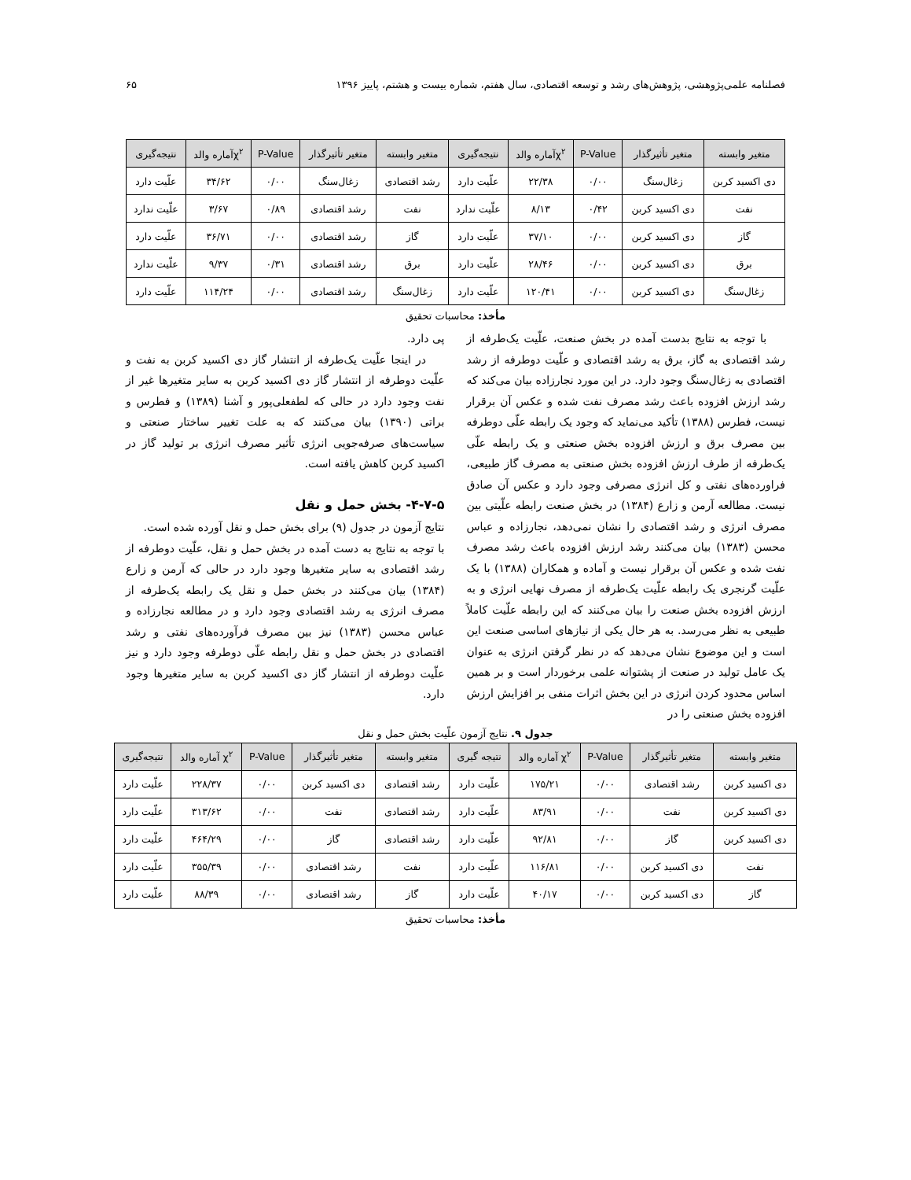فصلنامه علمی‌پژوهشی، پژوهش‌های رشد و توسعه اقتصادی، سال هفتم، شماره بیست و هشتم، پاییز ۱۳۹۶ ۶۵
| متغیر وابسته | متغیر تأثیرگذار | P-Value | χ<sup>۲</sup>آماره والد | نتیجه‌گیری | متغیر وابسته | متغیر تأثیرگذار | P-Value | χ<sup>۲</sup>آماره والد | نتیجه‌گیری |
| --- | --- | --- | --- | --- | --- | --- | --- | --- | --- |
| دی اکسید کربن | زغال‌سنگ | ۰/۰۰ | ۲۲/۳۸ | علّیت دارد | رشد اقتصادی | زغال‌سنگ | ۰/۰۰ | ۳۴/۶۲ | علّیت دارد |
| نفت | دی اکسید کربن | ۰/۴۲ | ۸/۱۳ | علّیت ندارد | نفت | رشد اقتصادی | ۰/۸۹ | ۳/۶۷ | علّیت ندارد |
| گاز | دی اکسید کربن | ۰/۰۰ | ۳۷/۱۰ | علّیت دارد | گاز | رشد اقتصادی | ۰/۰۰ | ۳۶/۷۱ | علّیت دارد |
| برق | دی اکسید کربن | ۰/۰۰ | ۲۸/۴۶ | علّیت دارد | برق | رشد اقتصادی | ۰/۳۱ | ۹/۳۷ | علّیت ندارد |
| زغال‌سنگ | دی اکسید کربن | ۰/۰۰ | ۱۲۰/۴۱ | علّیت دارد | زغال‌سنگ | رشد اقتصادی | ۰/۰۰ | ۱۱۴/۲۴ | علّیت دارد |
مأخذ: محاسبات تحقیق
با توجه به نتایج بدست آمده در بخش صنعت، علّیت یک‌طرفه از رشد اقتصادی به گاز، برق به رشد اقتصادی و علّیت دوطرفه از رشد اقتصادی به زغال‌سنگ وجود دارد. در این مورد نجارزاده بیان می‌کند که رشد ارزش افزوده باعث رشد مصرف نفت شده و عکس آن برقرار نیست، فطرس (۱۳۸۸) تأکید می‌نماید که وجود یک رابطه علّی دوطرفه بین مصرف برق و ارزش افزوده بخش صنعتی و یک رابطه علّی یک‌طرفه از طرف ارزش افزوده بخش صنعتی به مصرف گاز طبیعی، فراورده‌های نفتی و کل انرژی مصرفی وجود دارد و عکس آن صادق نیست. مطالعه آرمن و زارع (۱۳۸۴) در بخش صنعت رابطه علّیتی بین مصرف انرژی و رشد اقتصادی را نشان نمی‌دهد، نجارزاده و عباس محسن (۱۳۸۳) بیان می‌کنند رشد ارزش افزوده باعث رشد مصرف نفت شده و عکس آن برقرار نیست و آماده و همکاران (۱۳۸۸) با یک علّیت گرنجری یک رابطه علّیت یک‌طرفه از مصرف نهایی انرژی و به ارزش افزوده بخش صنعت را بیان می‌کنند که این رابطه علّیت کاملاً طبیعی به نظر می‌رسد. به هر حال یکی از نیازهای اساسی صنعت این است و این موضوع نشان می‌دهد که در نظر گرفتن انرژی به عنوان یک عامل تولید در صنعت از پشتوانه علمی برخوردار است و بر همین اساس محدود کردن انرژی در این بخش اثرات منفی بر افزایش ارزش افزوده بخش صنعتی را در
پی دارد.
در اینجا علّیت یک‌طرفه از انتشار گاز دی اکسید کربن به نفت و علّیت دوطرفه از انتشار گاز دی اکسید کربن به سایر متغیرها غیر از نفت وجود دارد در حالی که لطفعلی‌پور و آشنا (۱۳۸۹) و فطرس و براتی (۱۳۹۰) بیان می‌کنند که به علت تغییر ساختار صنعتی و سیاست‌های صرفه‌جویی انرژی تأثیر مصرف انرژی بر تولید گاز در اکسید کربن کاهش یافته است.
۴-۷-۵- بخش حمل و نقل
نتایج آزمون در جدول (۹) برای بخش حمل و نقل آورده شده است.
با توجه به نتایج به دست آمده در بخش حمل و نقل، علّیت دوطرفه از رشد اقتصادی به سایر متغیرها وجود دارد در حالی که آرمن و زارع (۱۳۸۴) بیان می‌کنند در بخش حمل و نقل یک رابطه یک‌طرفه از مصرف انرژی به رشد اقتصادی وجود دارد و در مطالعه نجارزاده و عباس محسن (۱۳۸۳) نیز بین مصرف فرآورده‌های نفتی و رشد اقتصادی در بخش حمل و نقل رابطه علّی دوطرفه وجود دارد و نیز علّیت دوطرفه از انتشار گاز دی اکسید کربن به سایر متغیرها وجود دارد.
جدول ۹. نتایج آزمون علّیت بخش حمل و نقل
| متغیر وابسته | متغیر تأثیرگذار | P-Value | χ<sup>۲</sup> آماره والد | نتیجه گیری | متغیر وابسته | متغیر تأثیرگذار | P-Value | χ<sup>۲</sup> آماره والد | نتیجه‌گیری |
| --- | --- | --- | --- | --- | --- | --- | --- | --- | --- |
| دی اکسید کربن | رشد اقتصادی | ۰/۰۰ | ۱۷۵/۲۱ | علّیت دارد | رشد اقتصادی | دی اکسید کربن | ۰/۰۰ | ۲۲۸/۳۷ | علّیت دارد |
| دی اکسید کربن | نفت | ۰/۰۰ | ۸۳/۹۱ | علّیت دارد | رشد اقتصادی | نفت | ۰/۰۰ | ۳۱۳/۶۲ | علّیت دارد |
| دی اکسید کربن | گاز | ۰/۰۰ | ۹۲/۸۱ | علّیت دارد | رشد اقتصادی | گاز | ۰/۰۰ | ۴۶۴/۲۹ | علّیت دارد |
| نفت | دی اکسید کربن | ۰/۰۰ | ۱۱۶/۸۱ | علّیت دارد | نفت | رشد اقتصادی | ۰/۰۰ | ۳۵۵/۳۹ | علّیت دارد |
| گاز | دی اکسید کربن | ۰/۰۰ | ۴۰/۱۷ | علّیت دارد | گاز | رشد اقتصادی | ۰/۰۰ | ۸۸/۳۹ | علّیت دارد |
مأخذ: محاسبات تحقیق